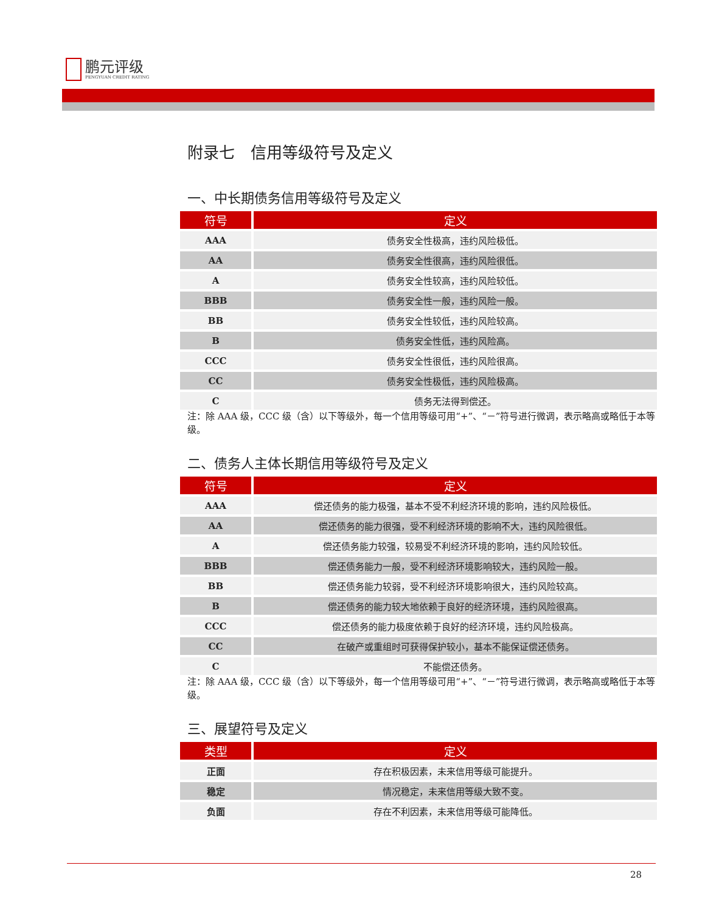鹏元评级
PENGYUAN CREDIT RATING
附录七　信用等级符号及定义
一、中长期债务信用等级符号及定义
| 符号 | 定义 |
| --- | --- |
| AAA | 债务安全性极高，违约风险极低。 |
| AA | 债务安全性很高，违约风险很低。 |
| A | 债务安全性较高，违约风险较低。 |
| BBB | 债务安全性一般，违约风险一般。 |
| BB | 债务安全性较低，违约风险较高。 |
| B | 债务安全性低，违约风险高。 |
| CCC | 债务安全性很低，违约风险很高。 |
| CC | 债务安全性极低，违约风险极高。 |
| C | 债务无法得到偿还。 |
注：除 AAA 级，CCC 级（含）以下等级外，每一个信用等级可用“+”、“－”符号进行微调，表示略高或略低于本等级。
二、债务人主体长期信用等级符号及定义
| 符号 | 定义 |
| --- | --- |
| AAA | 偿还债务的能力极强，基本不受不利经济环境的影响，违约风险极低。 |
| AA | 偿还债务的能力很强，受不利经济环境的影响不大，违约风险很低。 |
| A | 偿还债务能力较强，较易受不利经济环境的影响，违约风险较低。 |
| BBB | 偿还债务能力一般，受不利经济环境影响较大，违约风险一般。 |
| BB | 偿还债务能力较弱，受不利经济环境影响很大，违约风险较高。 |
| B | 偿还债务的能力较大地依赖于良好的经济环境，违约风险很高。 |
| CCC | 偿还债务的能力极度依赖于良好的经济环境，违约风险极高。 |
| CC | 在破产或重组时可获得保护较小，基本不能保证偿还债务。 |
| C | 不能偿还债务。 |
注：除 AAA 级，CCC 级（含）以下等级外，每一个信用等级可用“+”、“－”符号进行微调，表示略高或略低于本等级。
三、展望符号及定义
| 类型 | 定义 |
| --- | --- |
| 正面 | 存在积极因素，未来信用等级可能提升。 |
| 稳定 | 情况稳定，未来信用等级大致不变。 |
| 负面 | 存在不利因素，未来信用等级可能降低。 |
28